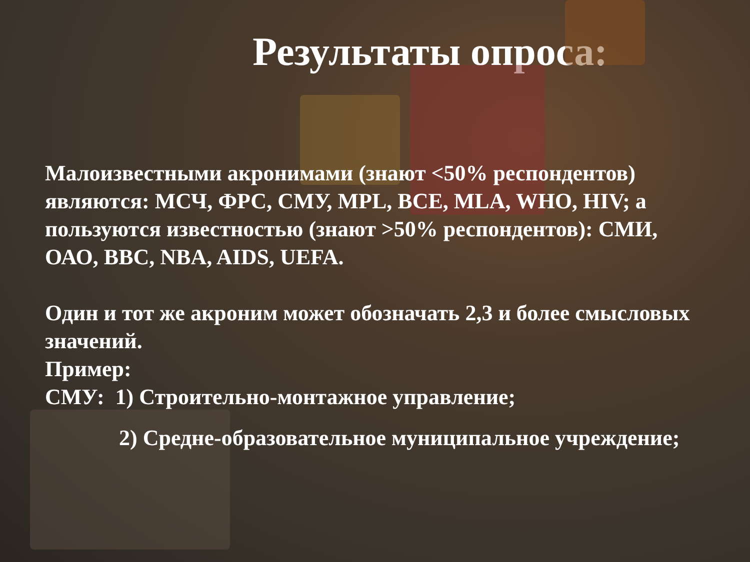Результаты опроса:
Малоизвестными акронимами (знают <50% респондентов) являются: МСЧ, ФРС, СМУ, MPL, BCE, MLA, WHO, HIV; а пользуются известностью (знают >50% респондентов): СМИ, ОАО, BBC, NBA, AIDS, UEFA.
Один и тот же акроним может обозначать 2,3 и более смысловых значений.
Пример:
СМУ: 1) Строительно-монтажное управление;
2) Средне-образовательное муниципальное учреждение;